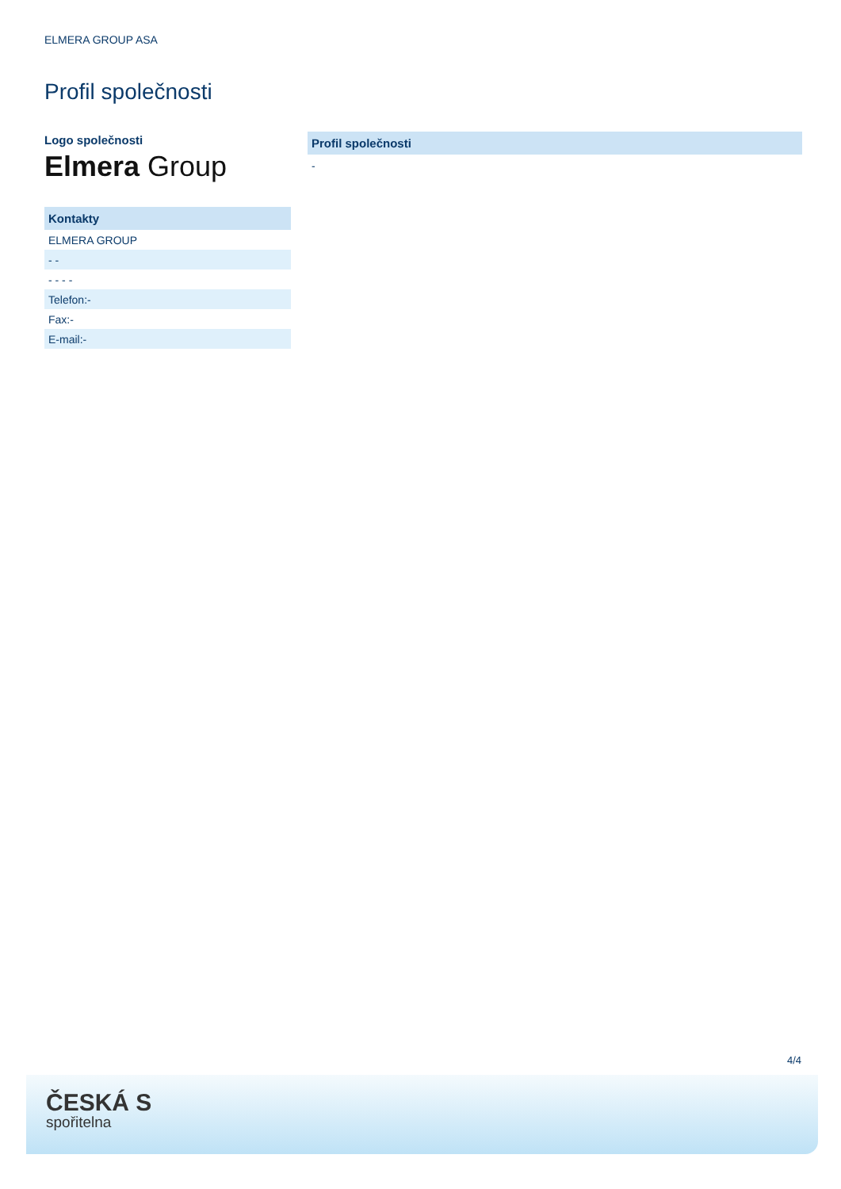ELMERA GROUP ASA
Profil společnosti
Logo společnosti
Elmera Group
| Kontakty |
| --- |
| ELMERA GROUP |
| - - |
| - - - - |
| Telefon:- |
| Fax:- |
| E-mail:- |
Profil společnosti
-
4/4
ČESKÁ S
spořitelna